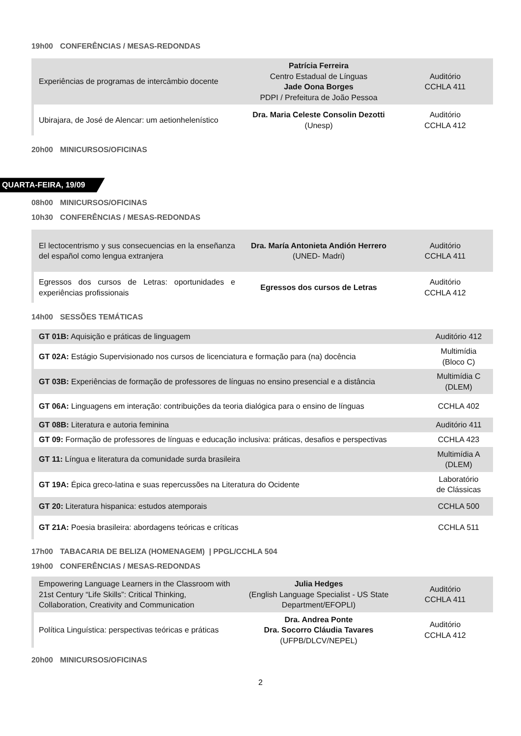19h00 CONFERÊNCIAS / MESAS-REDONDAS
| | Experiências de programas de intercâmbio docente | Patrícia Ferreira Centro Estadual de Línguas Jade Oona Borges PDPI / Prefeitura de João Pessoa | Auditório CCHLA 411 |
| | Ubirajara, de José de Alencar: um aetionhelenístico | Dra. Maria Celeste Consolin Dezotti (Unesp) | Auditório CCHLA 412 |
20h00 MINICURSOS/OFICINAS
QUARTA-FEIRA, 19/09
08h00 MINICURSOS/OFICINAS
10h30 CONFERÊNCIAS / MESAS-REDONDAS
| | El lectocentrismo y sus consecuencias en la enseñanza del español como lengua extranjera | Dra. María Antonieta Andión Herrero (UNED- Madri) | Auditório CCHLA 411 |
| | Egressos dos cursos de Letras: oportunidades e experiências profissionais | Egressos dos cursos de Letras | Auditório CCHLA 412 |
14h00 SESSÕES TEMÁTICAS
| | GT 01B: Aquisição e práticas de linguagem | Auditório 412 |
| | GT 02A: Estágio Supervisionado nos cursos de licenciatura e formação para (na) docência | Multimídia (Bloco C) |
| | GT 03B: Experiências de formação de professores de línguas no ensino presencial e a distância | Multimídia C (DLEM) |
| | GT 06A: Linguagens em interação: contribuições da teoria dialógica para o ensino de línguas | CCHLA 402 |
| | GT 08B: Literatura e autoria feminina | Auditório 411 |
| | GT 09: Formação de professores de línguas e educação inclusiva: práticas, desafios e perspectivas | CCHLA 423 |
| | GT 11: Língua e literatura da comunidade surda brasileira | Multimídia A (DLEM) |
| | GT 19A: Épica greco-latina e suas repercussões na Literatura do Ocidente | Laboratório de Clássicas |
| | GT 20: Literatura hispanica: estudos atemporais | CCHLA 500 |
| | GT 21A: Poesia brasileira: abordagens teóricas e críticas | CCHLA 511 |
17h00 TABACARIA DE BELIZA (HOMENAGEM) | PPGL/CCHLA 504
19h00 CONFERÊNCIAS / MESAS-REDONDAS
| | Empowering Language Learners in the Classroom with 21st Century “Life Skills”: Critical Thinking, Collaboration, Creativity and Communication | Julia Hedges (English Language Specialist - US State Department/EFOPLI) | Auditório CCHLA 411 |
| | Política Linguística: perspectivas teóricas e práticas | Dra. Andrea Ponte Dra. Socorro Cláudia Tavares (UFPB/DLCV/NEPEL) | Auditório CCHLA 412 |
20h00 MINICURSOS/OFICINAS
2